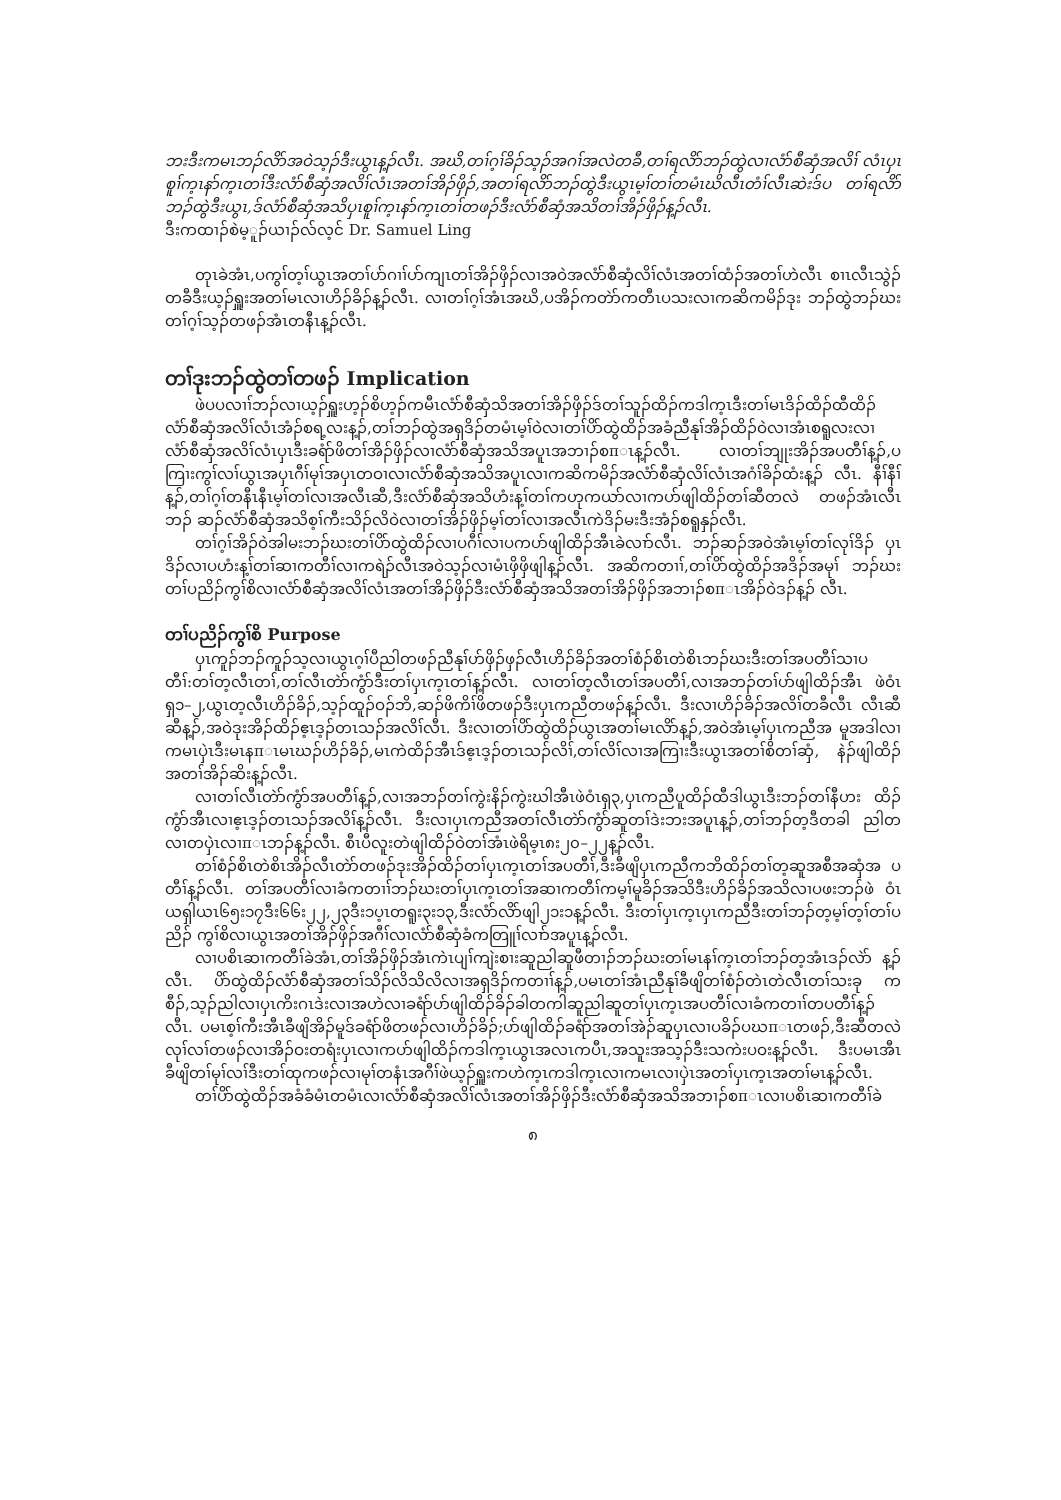ဘးဒီးကမၤဘၣ်လိာ်အဝဲသ့ၣ်ဒီးယွၤန့ၣ်လီၤ. အဃိ,တၢ်ဂ့ၢ်ခိၣ်သ့ၣ်အဂၢ်အလဲတခီ,တၢ်ရလိာ်ဘၣ်ထွဲလၢလံာ်စီဆှံအလိၢ် လံၤပှၤစူၢ်က့ၤနာ်က့ၤတၢ်ဒီးလံာ်စီဆှံအလိၢ်လံၤအတၢ်အိၣ်ဖှိၣ်,အတၢ်ရလိာ်ဘၣ်ထွဲဒီးယွၤမ့ၢ်တၢ်တမံၤဃိလီၤတံၢ်လီၤဆဲးဒ်ပ တၢ်ရလိာ်ဘၣ်ထွဲဒီးယွၤ,ဒ်လံာ်စီဆှံအသိပှၤစူၢ်က့ၤနာ်က့ၤတၢ်တဖၣ်ဒီးလံာ်စီဆှံအသိတၢ်အိၣ်ဖှိၣ်န့ၣ်လီၤ.
ဒီးကထၢၣ်စဲမ့ူၣ်ယၢၣ်လ်လ့ၚ် Dr. Samuel Ling
တုၤခဲအံၤ,ပကွၢ်တ့ၢ်ယွၤအတၢ်ပာ်ဂၢၢ်ပာ်ကျၤတၢ်အိၣ်ဖှိၣ်လၢအဝဲအလံာ်စီဆှံလိၢ်လံၤအတၢ်ထံၣ်အတၢ်ဟဲလီၤ စၢၤလီၤသွဲၣ်တခီဒီးယ့ၣ်ရှူးအတၢ်မၤလၢဟိၣ်ခိၣ်န့ၣ်လီၤ. လၢတၢ်ဂ့ၢ်အံၤအဃိ,ပအိၣ်ကတဲာ်ကတီၤပသးလၢကဆိကမိၣ်ဒုး ဘၣ်ထွဲဘၣ်ဃးတၢ်ဂ့ၢ်သ့ၣ်တဖၣ်အံၤတနီၤန့ၣ်လီၤ.
တၢ်ဒုးဘၣ်ထွဲတၢ်တဖၣ် Implication
ဖဲပပလၢၢ်ဘၣ်လၢယ့ၣ်ရှူးဟ့ၣ်စိဟ့ၣ်ကမီၤလံာ်စီဆှံသိအတၢ်အိၣ်ဖှိၣ်ဒ်တၢ်သူၣ်ထိၣ်ကဒါက့ၤဒီးတၢ်မၤဒိၣ်ထိၣ်ထီထိၣ် လံာ်စီဆှံအလိၢ်လံၤအံၣ်စရ့လးန့ၣ်,တၢ်ဘၣ်ထွဲအရှဒိၣ်တမံၤမ့ၢ်ဝဲလၢတၢ်ပိာ်ထွဲထိၣ်အခံညီနုၢ်အိၣ်ထိၣ်ဝဲလၢအံၤစရူလးလၢ လံာ်စီဆှံအလိၢ်လံၤပှၤဒီးခရံာ်ဖိတၢ်အိၣ်ဖှိၣ်လၢလံာ်စီဆှံအသိအပူၤအဘၢၣ်စπၤန့ၣ်လီၤ. လၢတၢ်ဘျုးအိၣ်အပတီၢ်န့ၣ်,ပ ကြၢးကွၢ်လၢ်ယွၤအပှၤဂီၢ်မုၢ်အပှၤတဝၢလၢလံာ်စီဆှံအသိအပူၤလၢကဆိကမိၣ်အလံာ်စီဆှံလိၢ်လံၤအဂံၢ်ခိၣ်ထံးန့ၣ် လီၤ. နီၢ်နီၢ်န့ၣ်,တၢ်ဂ့ၢ်တနီၤနီၤမ့ၢ်တၢ်လၢအလီၤဆီ,ဒီးလံာ်စီဆှံအသိဟံးန့ၢ်တၢ်ကဟုကယာ်လၢကပာ်ဖျါထိၣ်တၢ်ဆီတလဲ တဖၣ်အံၤလီၤဘၣ် ဆၣ်လံာ်စီဆှံအသိစ့ၢ်ကီးသိၣ်လိဝဲလၢတၢ်အိၣ်ဖှိၣ်မ့ၢ်တၢ်လၢအလီၤကဲဒိၣ်မးဒီးအံၣ်စရူနှၣ်လီၤ.
တၢ်ဂ့ၢ်အိၣ်ဝဲအါမးဘၣ်ဃးတၢ်ပိာ်ထွဲထိၣ်လၢပဂီၢ်လၢပကပာ်ဖျါထိၣ်အီၤခဲလၢာ်လီၤ. ဘၣ်ဆၣ်အဝဲအံၤမ့ၢ်တၢ်လုၢ်ဒိၣ် ပှၤဒိၣ်လၢပဟံးန့ၢ်တၢ်ဆၢကတီၢ်လၢကရဲၣ်လီၤအဝဲသ့ၣ်လၢမံၤဖှိဖှိဖျါန့ၣ်လီၤ. အဆိကတၢၢ်,တၢ်ပိာ်ထွဲထိၣ်အဒိၣ်အမုၢ် ဘၣ်ဃးတၢ်ပညိၣ်ကွၢ်စိလၢလံာ်စီဆှံအလိၢ်လံၤအတၢ်အိၣ်ဖှိၣ်ဒီးလံာ်စီဆှံအသိအတၢ်အိၣ်ဖှိၣ်အဘၢၣ်စπၤအိၣ်ဝဲဒၣ်န့ၣ် လီၤ.
တၢ်ပညိၣ်ကွၢ်စိ Purpose
ပှၤကူၣ်ဘၣ်ကူၣ်သ့လၢယွၤဂ့ၢ်ပီညါတဖၣ်ညီနုၢ်ဟ်ဖှိၣ်ဖှၣ်လီၤဟိၣ်ခိၣ်အတၢ်စံၣ်စိၤတဲစိၤဘၣ်ဃးဒီးတၢ်အပတီၢ်သၢပ တီၢ်:တၢ်တ့လီၤတၢ်,တၢ်လီၤတဲာ်ကွံာ်ဒီးတၢ်ပှၤက့ၤတၢ်န့ၣ်လီၤ. လၢတၢ်တ့လီၤတၢ်အပတီၢ်,လၢအဘၣ်တၢ်ပာ်ဖျါထိၣ်အီၤ ဖဲဝံၤရှ၁–၂,ယွၤတ့လီၤဟိၣ်ခိၣ်,သ့ၣ်ထူၣ်ဝၣ်ဘိ,ဆၣ်ဖိကိၢ်ဖိတဖၣ်ဒီးပှၤကညီတဖၣ်န့ၣ်လီၤ. ဒီးလၢဟိၣ်ခိၣ်အလိၢ်တခီလီၤ လီၤဆီဆီန့ၣ်,အဝဲဒုးအိၣ်ထိၣ်ဧ့ၤဒ့ၣ်တၤသၣ်အလိၢ်လီၤ. ဒီးလၢတၢ်ပိာ်ထွဲထိၣ်ယွၤအတၢ်မၤလိာ်န့ၣ်,အဝဲအံၤမ့ၢ်ပှၤကညီအ မူအဒါလၢကမၤပှဲၤဒီးမၤနπၤမၤဃၣ်ဟိၣ်ခိၣ်,မၤကဲထိၣ်အီၤဒ်ဧ့ၤဒ့ၣ်တၤသၣ်လိၢ်,တၢ်လိၢ်လၢအကြၢးဒီးယွၤအတၢ်စိတၢ်ဆှံ, နဲၣ်ဖျါထိၣ်အတၢ်အိၣ်ဆိးန့ၣ်လီၤ.
လၢတၢ်လီၤတဲာ်ကွံာ်အပတီၢ်န့ၣ်,လၢအဘၣ်တၢ်ကွဲးနိၣ်ကွဲးဃါအီၤဖဲဝံၤရှ၃,ပှၤကညီပူထိၣ်ထီဒါယွၤဒီးဘၣ်တၢ်နီဟး ထိၣ်ကွံာ်အီၤလၢဧ့ၤဒ့ၣ်တၤသၣ်အလိၢ်န့ၣ်လီၤ. ဒီးလၢပှၤကညီအတၢ်လီၤတဲာ်ကွံာ်ဆူတၢ်ဒဲးဘးအပူၤန့ၣ်,တၢ်ဘၣ်တ့ဒီတခါ ညါတလၢတပှဲၤလၢπၤဘၣ်န့ၣ်လီၤ. စီၤပီလူးတဲဖျါထိၣ်ဝဲတၢ်အံၤဖဲရိမ့ၤ၈း၂၀–၂၂န့ၣ်လီၤ.
တၢ်စံၣ်စိၤတဲစိၤအိၣ်လီၤတဲာ်တဖၣ်ဒုးအိၣ်ထိၣ်တၢ်ပှၤက့ၤတၢ်အပတီၢ်,ဒီးခီဖျိပှၤကညီကဘိထိၣ်တၢ်တ့ဆူအစီအဆှံအ ပတီၢ်န့ၣ်လီၤ. တၢ်အပတီၢ်လၢခံကတၢၢ်ဘၣ်ဃးတၢ်ပှၤက့ၤတၢ်အဆၢကတီၢ်ကမ့ၢ်မူခိၣ်အသိဒီးဟိၣ်ခိၣ်အသိလၢပဖးဘၣ်ဖဲ ဝံၤယရှါယၤ၆၅း၁၇ဒီး၆၆း၂၂,၂၃ဒီး၁ပ့ၤတရူး၃း၁၃,ဒီးလံာ်လိာ်ဖျါ၂၁း၁န့ၣ်လီၤ. ဒီးတၢ်ပှၤက့ၤပှၤကညီဒီးတၢ်ဘၣ်တ့မ့ၢ်တ့ၢ်တၢ်ပညိၣ် ကွၢ်စိလၢယွၤအတၢ်အိၣ်ဖှိၣ်အဂီၢ်လၢလံာ်စီဆှံခံကတြူၢ်လၢာ်အပူၤန့ၣ်လီၤ.
လၢပစိၤဆၢကတီၢ်ခဲအံၤ,တၢ်အိၣ်ဖှိၣ်အံၤကဲၤပျၢ်ကျဲးစၢးဆူညါဆူဖီတၢၣ်ဘၣ်ဃးတၢ်မၤနၢ်က့ၤတၢ်ဘၣ်တ့အံၤဒၣ်လဲာ် န့ၣ်လီၤ. ပိာ်ထွဲထိၣ်လံာ်စီဆှံအတၢ်သိၣ်လိသိလိလၢအရှဒိၣ်ကတၢၢ်န့ၣ်,ပမၤတၢ်အံၤညီနုၢ်ခီဖျိတၢ်စံၣ်တဲၤတဲလီၤတၢ်သးခု ကစီၣ်,သ့ၣ်ညါလၢပှၤကိးဂၤဒဲးလၢအဟဲလၢခရံာ်ပာ်ဖျါထိၣ်ခိၣ်ခါတကါဆူညါဆူတၢ်ပှၤက့ၤအပတီၢ်လၢခံကတၢၢ်တပတီၢ်န့ၣ် လီၤ. ပမၤစ့ၢ်ကီးအီၤခီဖျိအိၣ်မူဒ်ခရံာ်ဖိတဖၣ်လၢဟိၣ်ခိၣ်;ပာ်ဖျါထိၣ်ခရံာ်အတၢ်အဲၣ်ဆူပှၤလၢပခိၣ်ပဃπၤတဖၣ်,ဒီးဆီတလဲ လုၢ်လၢ်တဖၣ်လၢအိၣ်ဝးတရံးပှၤလၢကပာ်ဖျါထိၣ်ကဒါက့ၤယွၤအလၤကပီၤ,အသူးအသ့ၣ်ဒီးသကဲးပဝးန့ၣ်လီၤ. ဒီးပမၤအီၤ ခီဖျိတၢ်မုၢ်လၢ်ဒီးတၢ်ထုကဖၣ်လၢမုၢ်တနံၤအဂီၢ်ဖဲယ့ၣ်ရှူးကဟဲက့ၤကဒါက့ၤလၢကမၤလၢပှဲၤအတၢ်ပှၤက့ၤအတၢ်မၤန့ၣ်လီၤ.
တၢ်ပိာ်ထွဲထိၣ်အခံခံမံၤတမံၤလၢလံာ်စီဆှံအလိၢ်လံၤအတၢ်အိၣ်ဖှိၣ်ဒီးလံာ်စီဆှံအသိအဘၢၣ်စπၤလၢပစိၤဆၢကတီၢ်ခဲ
၈